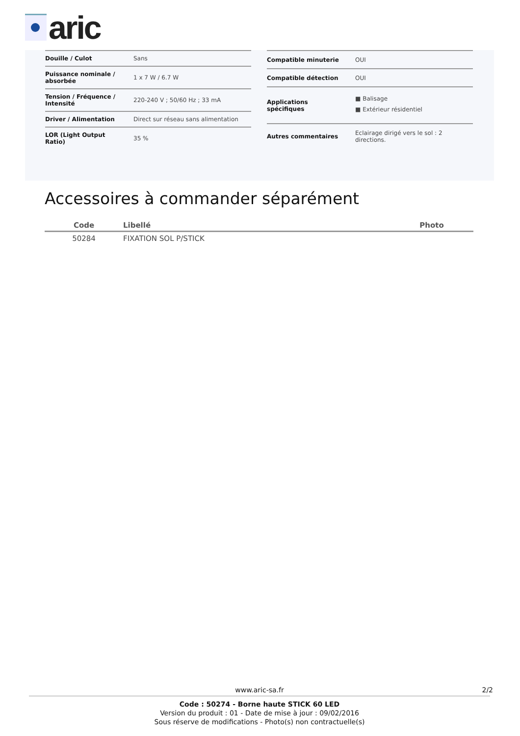aric
| Douille / Culot | Sans |
| Puissance nominale / absorbée | 1 x 7 W / 6.7 W |
| Tension / Fréquence / Intensité | 220-240 V ; 50/60 Hz ; 33 mA |
| Driver / Alimentation | Direct sur réseau sans alimentation |
| LOR (Light Output Ratio) | 35 % |
| Compatible minuterie | OUI |
| Compatible détection | OUI |
| Applications spécifiques | ■ Balisage ■ Extérieur résidentiel |
| Autres commentaires | Eclairage dirigé vers le sol : 2 directions. |
Accessoires à commander séparément
| Code | Libellé | Photo |
| --- | --- | --- |
| 50284 | FIXATION SOL P/STICK | |
www.aric-sa.fr 2/2
Code : 50274 - Borne haute STICK 60 LED
Version du produit : 01 - Date de mise à jour : 09/02/2016
Sous réserve de modifications - Photo(s) non contractuelle(s)